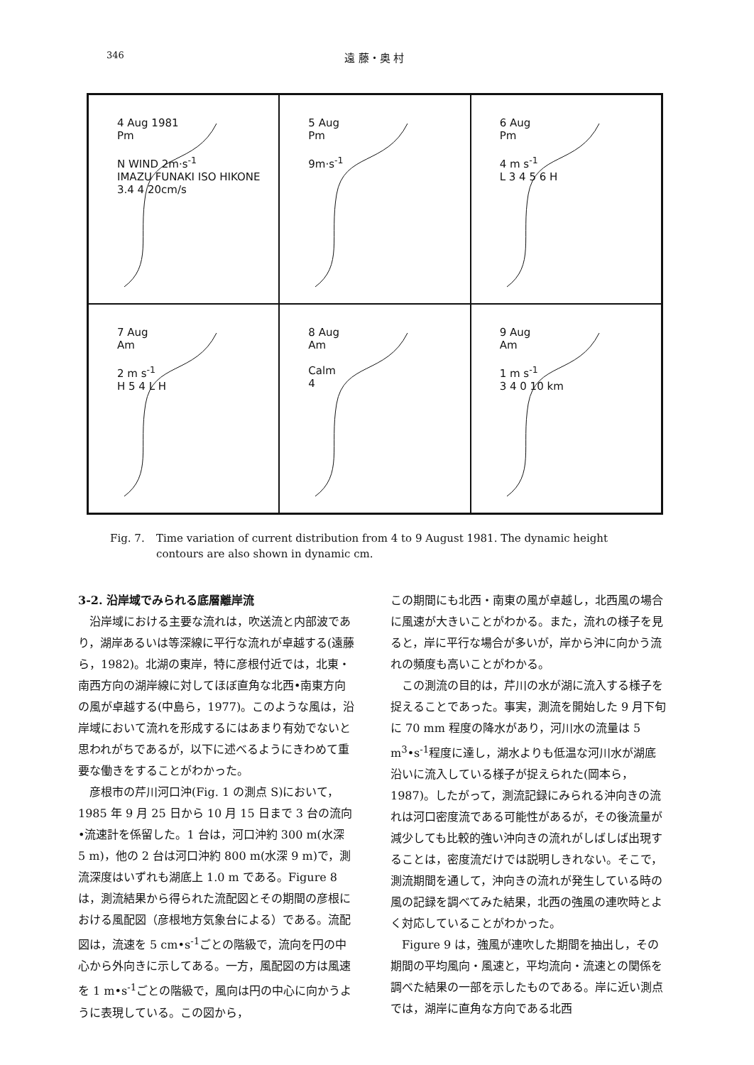346 遠 藤・奥 村
4 Aug 1981
Pm
N WIND 2m·s<sup>-1</sup>
IMAZU FUNAKI ISO HIKONE 3.4 4 20cm/s
5 Aug
Pm
9m·s<sup>-1</sup>
6 Aug
Pm
4 m s<sup>-1</sup>
L 3 4 5 6 H
7 Aug
Am
2 m s<sup>-1</sup>
H 5 4 L H
8 Aug
Am
Calm
4
9 Aug
Am
1 m s<sup>-1</sup>
3 4 0 10 km
Fig. 7. Time variation of current distribution from 4 to 9 August 1981. The dynamic height contours are also shown in dynamic cm.
3-2. 沿岸域でみられる底層離岸流
沿岸域における主要な流れは，吹送流と内部波であり，湖岸あるいは等深線に平行な流れが卓越する(遠藤ら，1982)。北湖の東岸，特に彦根付近では，北東・南西方向の湖岸線に対してほぼ直角な北西•南東方向の風が卓越する(中島ら，1977)。このような風は，沿岸域において流れを形成するにはあまり有効でないと思われがちであるが，以下に述べるようにきわめて重要な働きをすることがわかった。
彦根市の芹川河口沖(Fig. 1 の測点 S)において，1985 年 9 月 25 日から 10 月 15 日まで 3 台の流向•流速計を係留した。1 台は，河口沖約 300 m(水深 5 m)，他の 2 台は河口沖約 800 m(水深 9 m)で，測流深度はいずれも湖底上 1.0 m である。Figure 8 は，測流結果から得られた流配図とその期間の彦根における風配図（彦根地方気象台による）である。流配図は，流速を 5 cm•s<sup>-1</sup>ごとの階級で，流向を円の中心から外向きに示してある。一方，風配図の方は風速を 1 m•s<sup>-1</sup>ごとの階級で，風向は円の中心に向かうように表現している。この図から，
この期間にも北西・南東の風が卓越し，北西風の場合に風速が大きいことがわかる。また，流れの様子を見ると，岸に平行な場合が多いが，岸から沖に向かう流れの頻度も高いことがわかる。
この測流の目的は，芹川の水が湖に流入する様子を捉えることであった。事実，測流を開始した 9 月下旬に 70 mm 程度の降水があり，河川水の流量は 5 m<sup>3</sup>•s<sup>-1</sup>程度に達し，湖水よりも低温な河川水が湖底沿いに流入している様子が捉えられた(岡本ら，1987)。したがって，測流記録にみられる沖向きの流れは河口密度流である可能性があるが，その後流量が減少しても比較的強い沖向きの流れがしばしば出現することは，密度流だけでは説明しきれない。そこで，測流期間を通して，沖向きの流れが発生している時の風の記録を調べてみた結果，北西の強風の連吹時とよく対応していることがわかった。
Figure 9 は，強風が連吹した期間を抽出し，その期間の平均風向・風速と，平均流向・流速との関係を調べた結果の一部を示したものである。岸に近い測点では，湖岸に直角な方向である北西